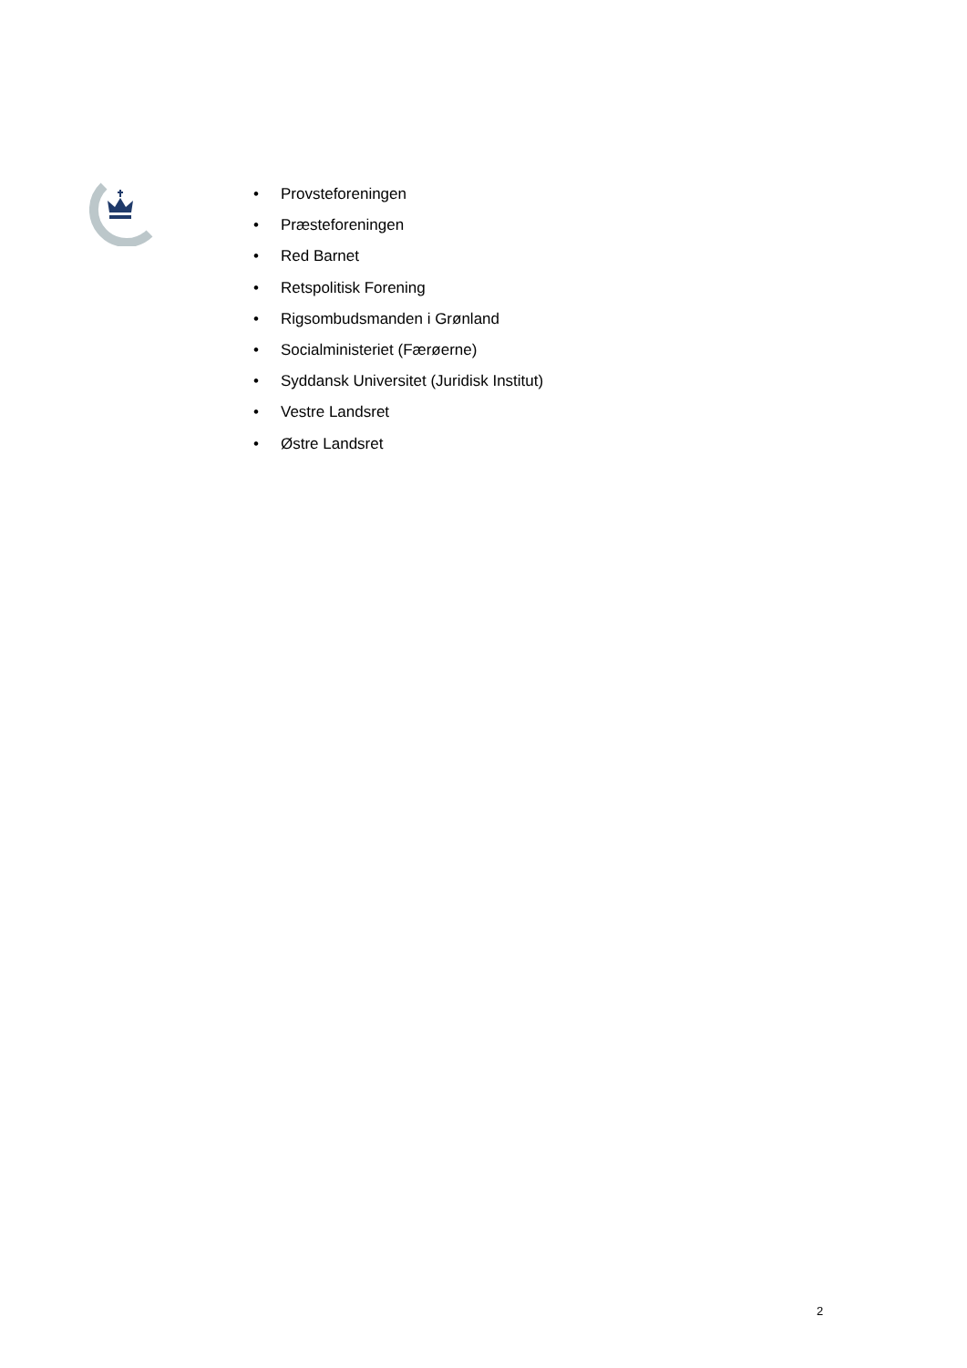• Provsteforeningen
• Præsteforeningen
• Red Barnet
• Retspolitisk Forening
• Rigsombudsmanden i Grønland
• Socialministeriet (Færøerne)
• Syddansk Universitet (Juridisk Institut)
• Vestre Landsret
• Østre Landsret
2